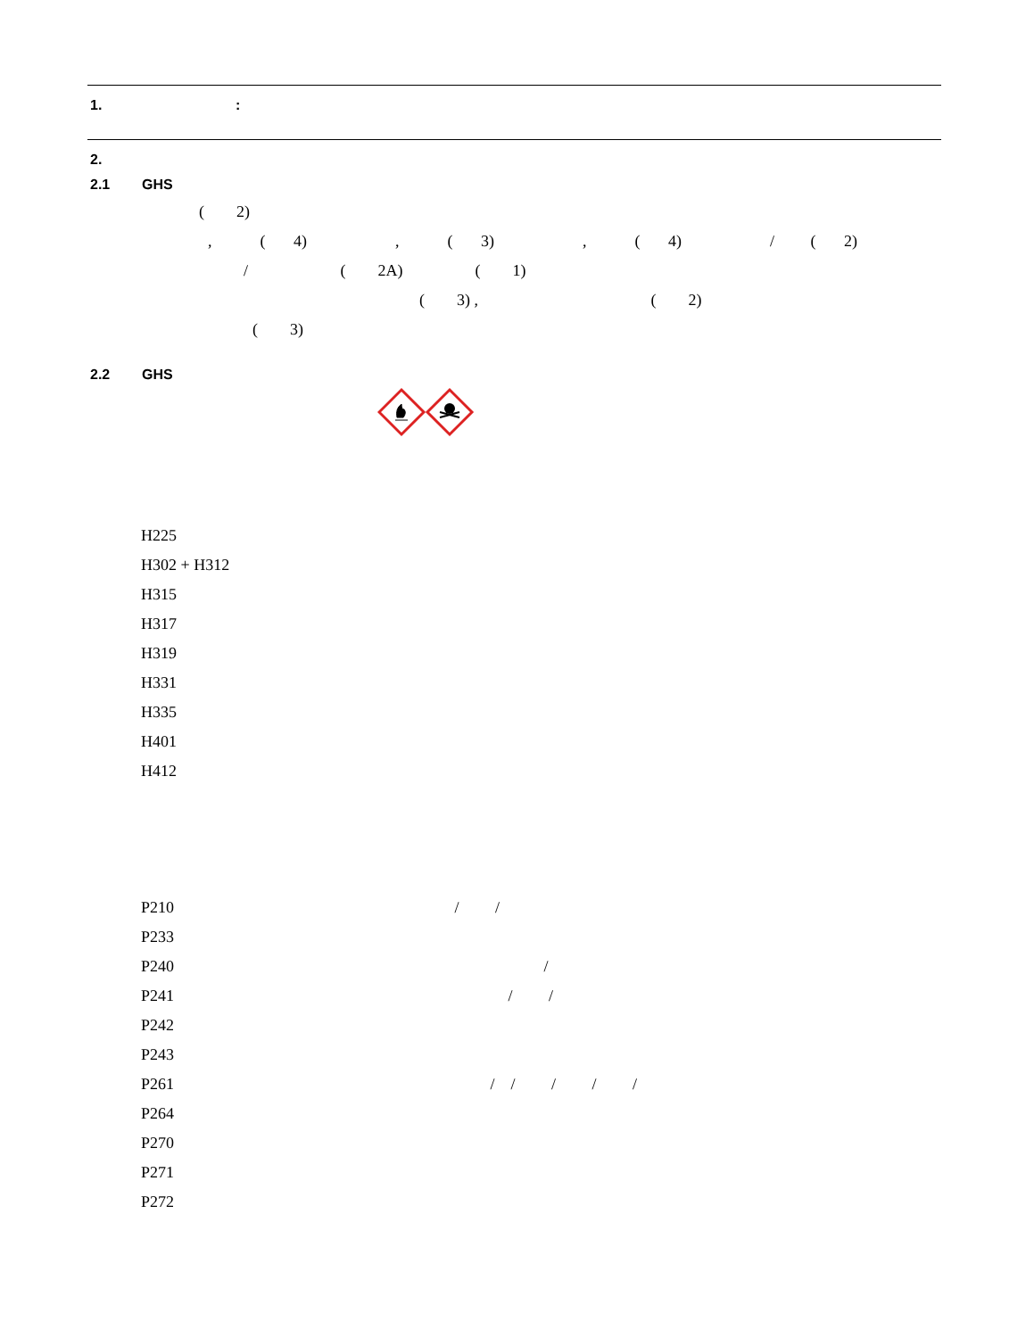1.:
2.
2.1 GHS
( 2)
, ( 4) , ( 3) , ( 4) / ( 2)
/ ( 2A) ( 1)
( 3) , ( 2)
( 3)
2.2 GHS
H225
H302 + H312
H315
H317
H319
H331
H335
H401
H412
P210 / /
P233
P240 /
P241 / /
P242
P243
P261 / / / / /
P264
P270
P271
P272